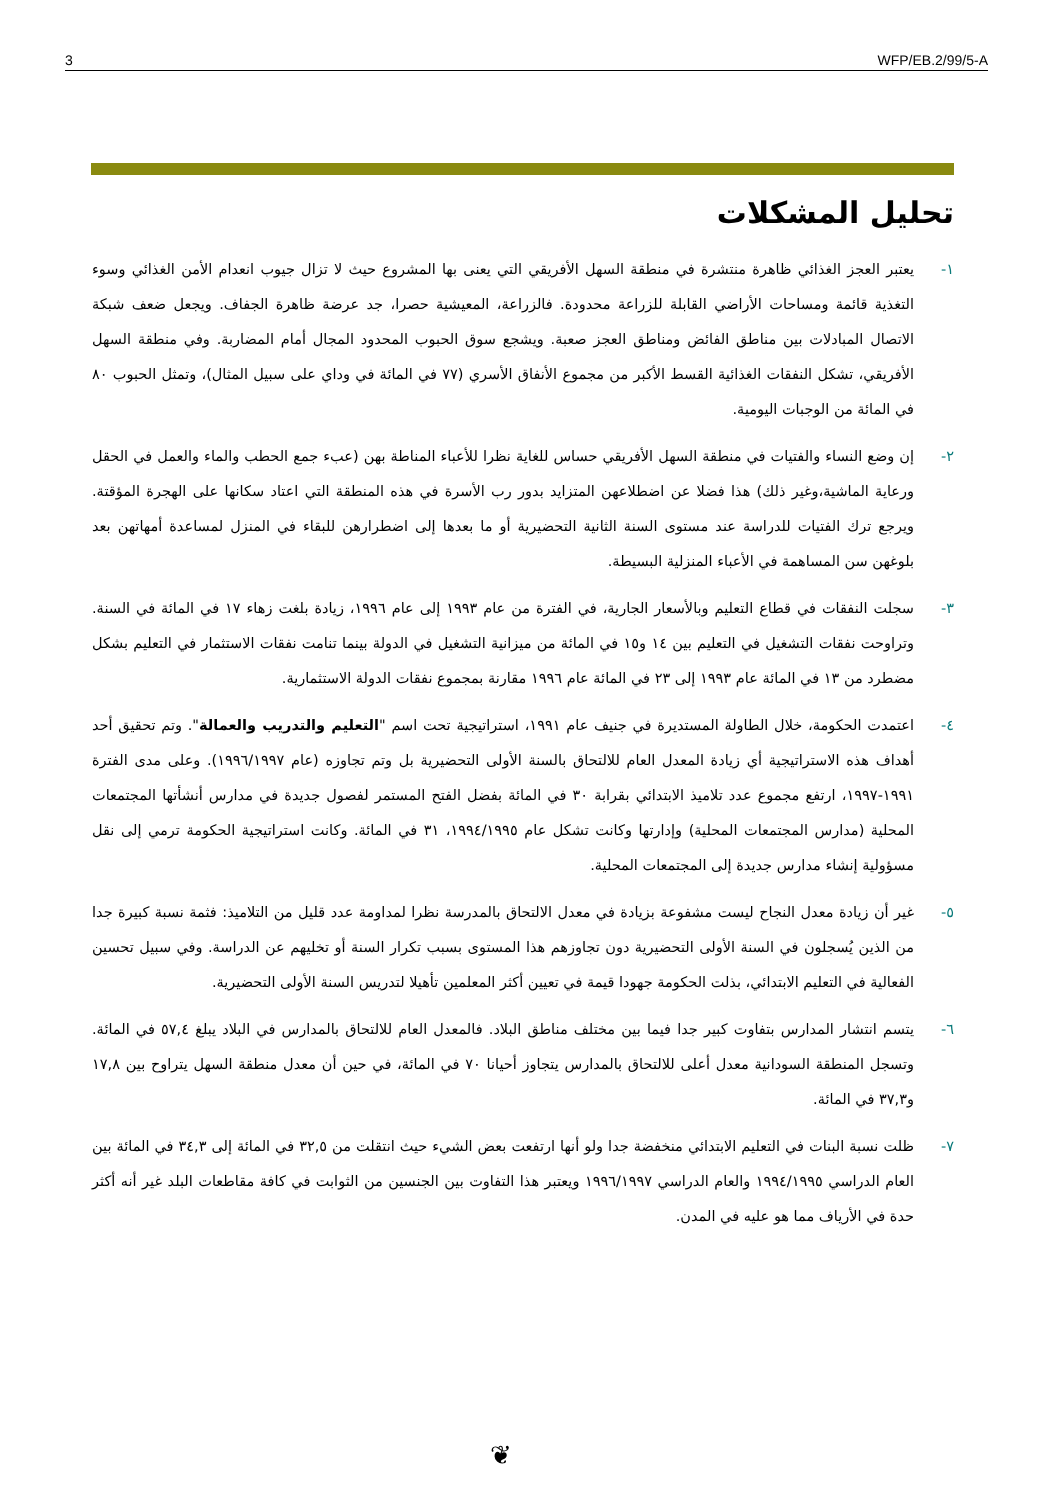3 WFP/EB.2/99/5-A
تحليل المشكلات
١- يعتبر العجز الغذائي ظاهرة منتشرة في منطقة السهل الأفريقي التي يعنى بها المشروع حيث لا تزال جيوب انعدام الأمن الغذائي وسوء التغذية قائمة ومساحات الأراضي القابلة للزراعة محدودة. فالزراعة، المعيشية حصرا، جد عرضة ظاهرة الجفاف. ويجعل ضعف شبكة الاتصال المبادلات بين مناطق الفائض ومناطق العجز صعبة. ويشجع سوق الحبوب المحدود المجال أمام المضاربة. وفي منطقة السهل الأفريقي، تشكل النفقات الغذائية القسط الأكبر من مجموع الأنفاق الأسري (٧٧ في المائة في وداي على سبيل المثال)، وتمثل الحبوب ٨٠ في المائة من الوجبات اليومية.
٢- إن وضع النساء والفتيات في منطقة السهل الأفريقي حساس للغاية نظرا للأعباء المناطة بهن (عبء جمع الحطب والماء والعمل في الحقل ورعاية الماشية،وغير ذلك) هذا فضلا عن اضطلاعهن المتزايد بدور رب الأسرة في هذه المنطقة التي اعتاد سكانها على الهجرة المؤقتة. ويرجع ترك الفتيات للدراسة عند مستوى السنة الثانية التحضيرية أو ما بعدها إلى اضطرارهن للبقاء في المنزل لمساعدة أمهاتهن بعد بلوغهن سن المساهمة في الأعباء المنزلية البسيطة.
٣- سجلت النفقات في قطاع التعليم وبالأسعار الجارية، في الفترة من عام ١٩٩٣ إلى عام ١٩٩٦، زيادة بلغت زهاء ١٧ في المائة في السنة. وتراوحت نفقات التشغيل في التعليم بين ١٤ و١٥ في المائة من ميزانية التشغيل في الدولة بينما تنامت نفقات الاستثمار في التعليم بشكل مضطرد من ١٣ في المائة عام ١٩٩٣ إلى ٢٣ في المائة عام ١٩٩٦ مقارنة بمجموع نفقات الدولة الاستثمارية.
٤- اعتمدت الحكومة، خلال الطاولة المستديرة في جنيف عام ١٩٩١، استراتيجية تحت اسم "التعليم والتدريب والعمالة". وتم تحقيق أحد أهداف هذه الاستراتيجية أي زيادة المعدل العام للالتحاق بالسنة الأولى التحضيرية بل وتم تجاوزه (عام ١٩٩٦/١٩٩٧). وعلى مدى الفترة ١٩٩١-١٩٩٧، ارتفع مجموع عدد تلاميذ الابتدائي بقرابة ٣٠ في المائة بفضل الفتح المستمر لفصول جديدة في مدارس أنشأتها المجتمعات المحلية (مدارس المجتمعات المحلية) وإدارتها وكانت تشكل عام ١٩٩٤/١٩٩٥، ٣١ في المائة. وكانت استراتيجية الحكومة ترمي إلى نقل مسؤولية إنشاء مدارس جديدة إلى المجتمعات المحلية.
٥- غير أن زيادة معدل النجاح ليست مشفوعة بزيادة في معدل الالتحاق بالمدرسة نظرا لمداومة عدد قليل من التلاميذ: فثمة نسبة كبيرة جدا من الذين يُسجلون في السنة الأولى التحضيرية دون تجاوزهم هذا المستوى بسبب تكرار السنة أو تخليهم عن الدراسة. وفي سبيل تحسين الفعالية في التعليم الابتدائي، بذلت الحكومة جهودا قيمة في تعيين أكثر المعلمين تأهيلا لتدريس السنة الأولى التحضيرية.
٦- يتسم انتشار المدارس بتفاوت كبير جدا فيما بين مختلف مناطق البلاد. فالمعدل العام للالتحاق بالمدارس في البلاد يبلغ ٥٧,٤ في المائة. وتسجل المنطقة السودانية معدل أعلى للالتحاق بالمدارس يتجاوز أحيانا ٧٠ في المائة، في حين أن معدل منطقة السهل يتراوح بين ١٧,٨ و٣٧,٣ في المائة.
٧- ظلت نسبة البنات في التعليم الابتدائي منخفضة جدا ولو أنها ارتفعت بعض الشيء حيث انتقلت من ٣٢,٥ في المائة إلى ٣٤,٣ في المائة بين العام الدراسي ١٩٩٤/١٩٩٥ والعام الدراسي ١٩٩٦/١٩٩٧ ويعتبر هذا التفاوت بين الجنسين من الثوابت في كافة مقاطعات البلد غير أنه أكثر حدة في الأرياف مما هو عليه في المدن.
❦